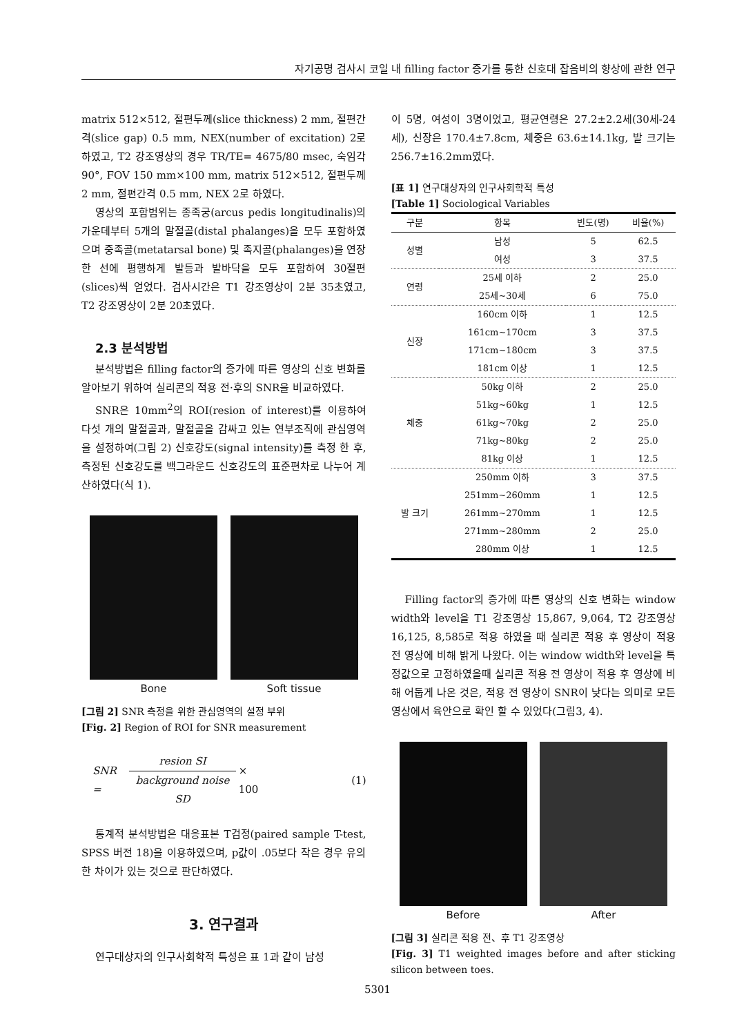자기공명 검사시 코일 내 filling factor 증가를 통한 신호대 잡음비의 향상에 관한 연구
matrix 512×512, 절편두께(slice thickness) 2 mm, 절편간격(slice gap) 0.5 mm, NEX(number of excitation) 2로 하였고, T2 강조영상의 경우 TR/TE= 4675/80 msec, 숙임각 90°, FOV 150 mm×100 mm, matrix 512×512, 절편두께 2 mm, 절편간격 0.5 mm, NEX 2로 하였다.
영상의 포함범위는 종족궁(arcus pedis longitudinalis)의 가운데부터 5개의 말절골(distal phalanges)을 모두 포함하였으며 중족골(metatarsal bone) 및 족지골(phalanges)을 연장한 선에 평행하게 발등과 발바닥을 모두 포함하여 30절편(slices)씩 얻었다. 검사시간은 T1 강조영상이 2분 35초였고, T2 강조영상이 2분 20초였다.
2.3 분석방법
분석방법은 filling factor의 증가에 따른 영상의 신호 변화를 알아보기 위하여 실리콘의 적용 전·후의 SNR을 비교하였다.
SNR은 10mm<sup>2</sup>의 ROI(resion of interest)를 이용하여 다섯 개의 말절골과, 말절골을 감싸고 있는 연부조직에 관심영역을 설정하여(그림 2) 신호강도(signal intensity)를 측정 한 후, 측정된 신호강도를 백그라운드 신호강도의 표준편차로 나누어 계산하였다(식 1).
Bone Soft tissue
[그림 2] SNR 측정을 위한 관심영역의 설정 부위
[Fig. 2] Region of ROI for SNR measurement
SNR = resion SI background noise SD × 100 (1)
통계적 분석방법은 대응표본 T검정(paired sample T-test, SPSS 버전 18)을 이용하였으며, p값이 .05보다 작은 경우 유의한 차이가 있는 것으로 판단하였다.
3. 연구결과
연구대상자의 인구사회학적 특성은 표 1과 같이 남성
이 5명, 여성이 3명이었고, 평균연령은 27.2±2.2세(30세-24세), 신장은 170.4±7.8cm, 체중은 63.6±14.1kg, 발 크기는 256.7±16.2mm였다.
[표 1] 연구대상자의 인구사회학적 특성
[Table 1] Sociological Variables
| 구분 | 항목 | 빈도(명) | 비율(%) |
| --- | --- | --- | --- |
| 성별 | 남성 | 5 | 62.5 |
| | 여성 | 3 | 37.5 |
| 연령 | 25세 이하 | 2 | 25.0 |
| | 25세~30세 | 6 | 75.0 |
| 신장 | 160cm 이하 | 1 | 12.5 |
| | 161cm~170cm | 3 | 37.5 |
| | 171cm~180cm | 3 | 37.5 |
| | 181cm 이상 | 1 | 12.5 |
| 체중 | 50kg 이하 | 2 | 25.0 |
| | 51kg~60kg | 1 | 12.5 |
| | 61kg~70kg | 2 | 25.0 |
| | 71kg~80kg | 2 | 25.0 |
| | 81kg 이상 | 1 | 12.5 |
| 발 크기 | 250mm 이하 | 3 | 37.5 |
| | 251mm~260mm | 1 | 12.5 |
| | 261mm~270mm | 1 | 12.5 |
| | 271mm~280mm | 2 | 25.0 |
| | 280mm 이상 | 1 | 12.5 |
Filling factor의 증가에 따른 영상의 신호 변화는 window width와 level을 T1 강조영상 15,867, 9,064, T2 강조영상 16,125, 8,585로 적용 하였을 때 실리콘 적용 후 영상이 적용 전 영상에 비해 밝게 나왔다. 이는 window width와 level을 특정값으로 고정하였을때 실리콘 적용 전 영상이 적용 후 영상에 비해 어둡게 나온 것은, 적용 전 영상이 SNR이 낮다는 의미로 모든 영상에서 육안으로 확인 할 수 있었다(그림3, 4).
Before After
[그림 3] 실리콘 적용 전、후 T1 강조영상
[Fig. 3] T1 weighted images before and after sticking silicon between toes.
5301